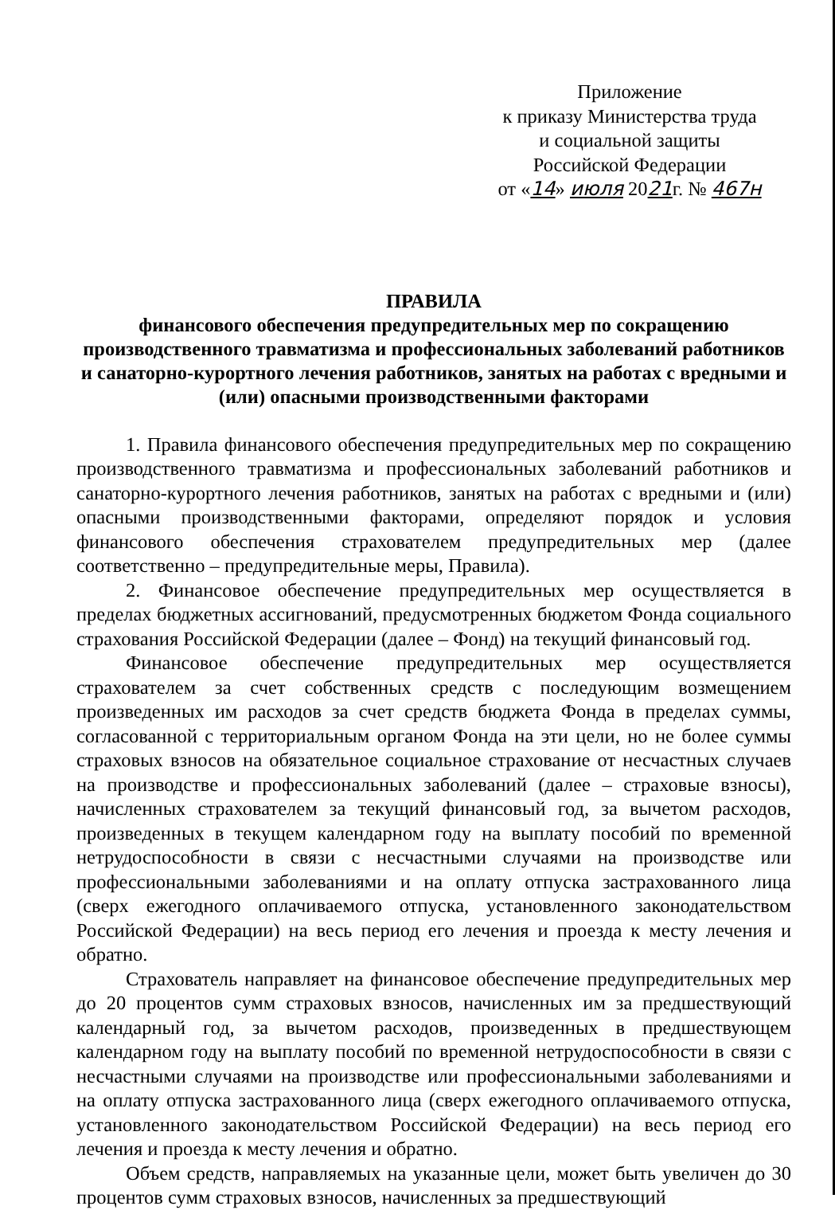Приложение
к приказу Министерства труда
и социальной защиты
Российской Федерации
от «14» июля 2021г. № 467н
ПРАВИЛА
финансового обеспечения предупредительных мер по сокращению производственного травматизма и профессиональных заболеваний работников и санаторно-курортного лечения работников, занятых на работах с вредными и (или) опасными производственными факторами
1. Правила финансового обеспечения предупредительных мер по сокращению производственного травматизма и профессиональных заболеваний работников и санаторно-курортного лечения работников, занятых на работах с вредными и (или) опасными производственными факторами, определяют порядок и условия финансового обеспечения страхователем предупредительных мер (далее соответственно – предупредительные меры, Правила).
2. Финансовое обеспечение предупредительных мер осуществляется в пределах бюджетных ассигнований, предусмотренных бюджетом Фонда социального страхования Российской Федерации (далее – Фонд) на текущий финансовый год.
Финансовое обеспечение предупредительных мер осуществляется страхователем за счет собственных средств с последующим возмещением произведенных им расходов за счет средств бюджета Фонда в пределах суммы, согласованной с территориальным органом Фонда на эти цели, но не более суммы страховых взносов на обязательное социальное страхование от несчастных случаев на производстве и профессиональных заболеваний (далее – страховые взносы), начисленных страхователем за текущий финансовый год, за вычетом расходов, произведенных в текущем календарном году на выплату пособий по временной нетрудоспособности в связи с несчастными случаями на производстве или профессиональными заболеваниями и на оплату отпуска застрахованного лица (сверх ежегодного оплачиваемого отпуска, установленного законодательством Российской Федерации) на весь период его лечения и проезда к месту лечения и обратно.
Страхователь направляет на финансовое обеспечение предупредительных мер до 20 процентов сумм страховых взносов, начисленных им за предшествующий календарный год, за вычетом расходов, произведенных в предшествующем календарном году на выплату пособий по временной нетрудоспособности в связи с несчастными случаями на производстве или профессиональными заболеваниями и на оплату отпуска застрахованного лица (сверх ежегодного оплачиваемого отпуска, установленного законодательством Российской Федерации) на весь период его лечения и проезда к месту лечения и обратно.
Объем средств, направляемых на указанные цели, может быть увеличен до 30 процентов сумм страховых взносов, начисленных за предшествующий